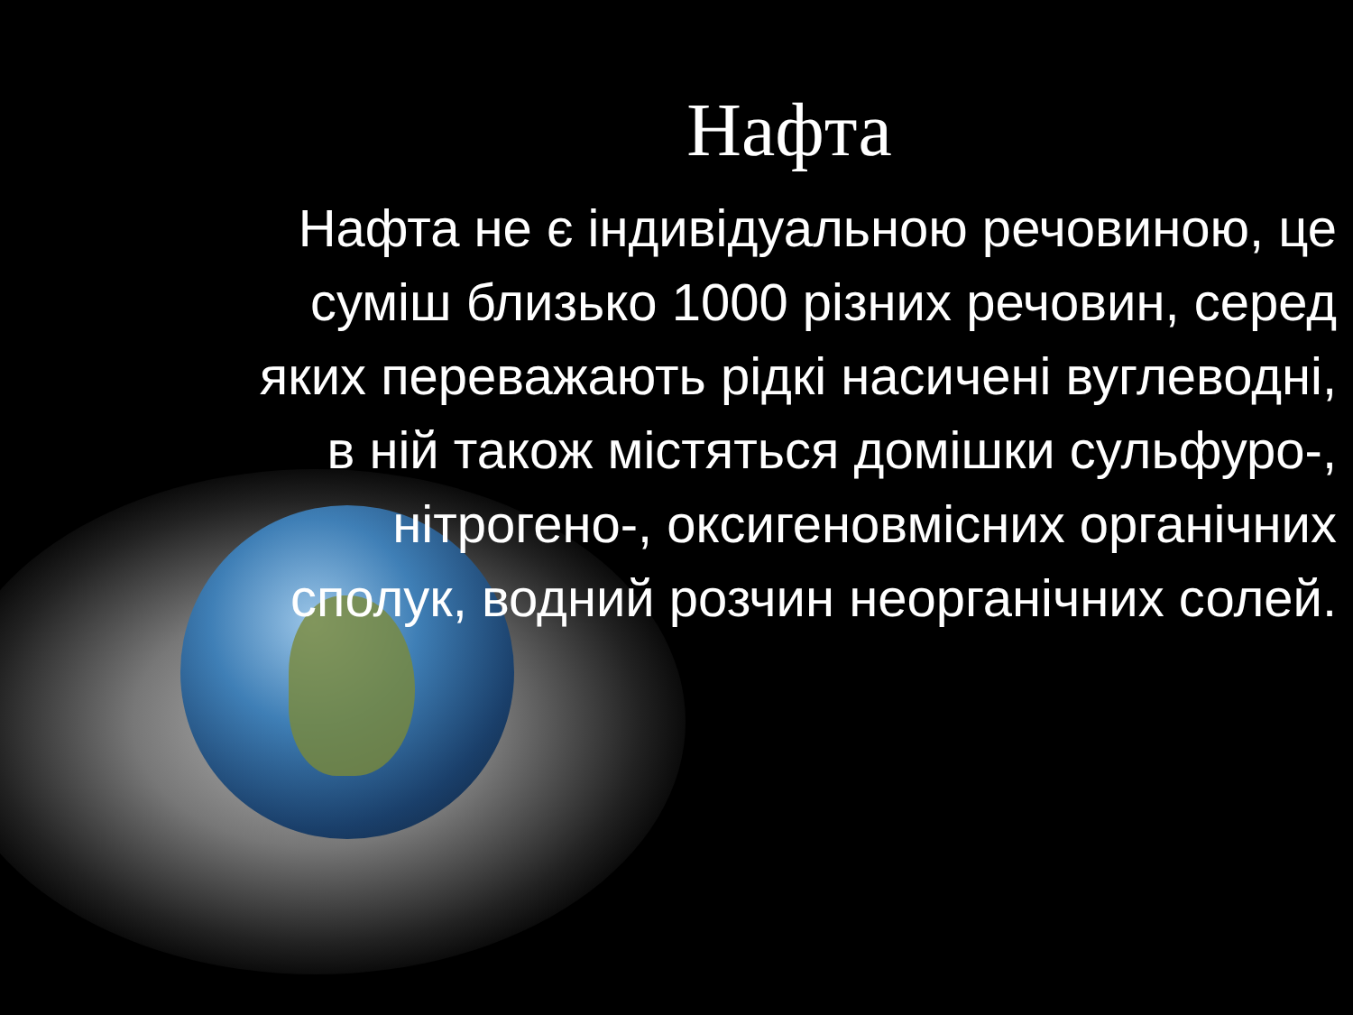Нафта
Нафта не є індивідуальною речовиною, це суміш близько 1000 різних речовин, серед яких переважають рідкі насичені вуглеводні, в ній також містяться домішки сульфуро-, нітрогено-, оксигеновмісних органічних сполук, водний розчин неорганічних солей.